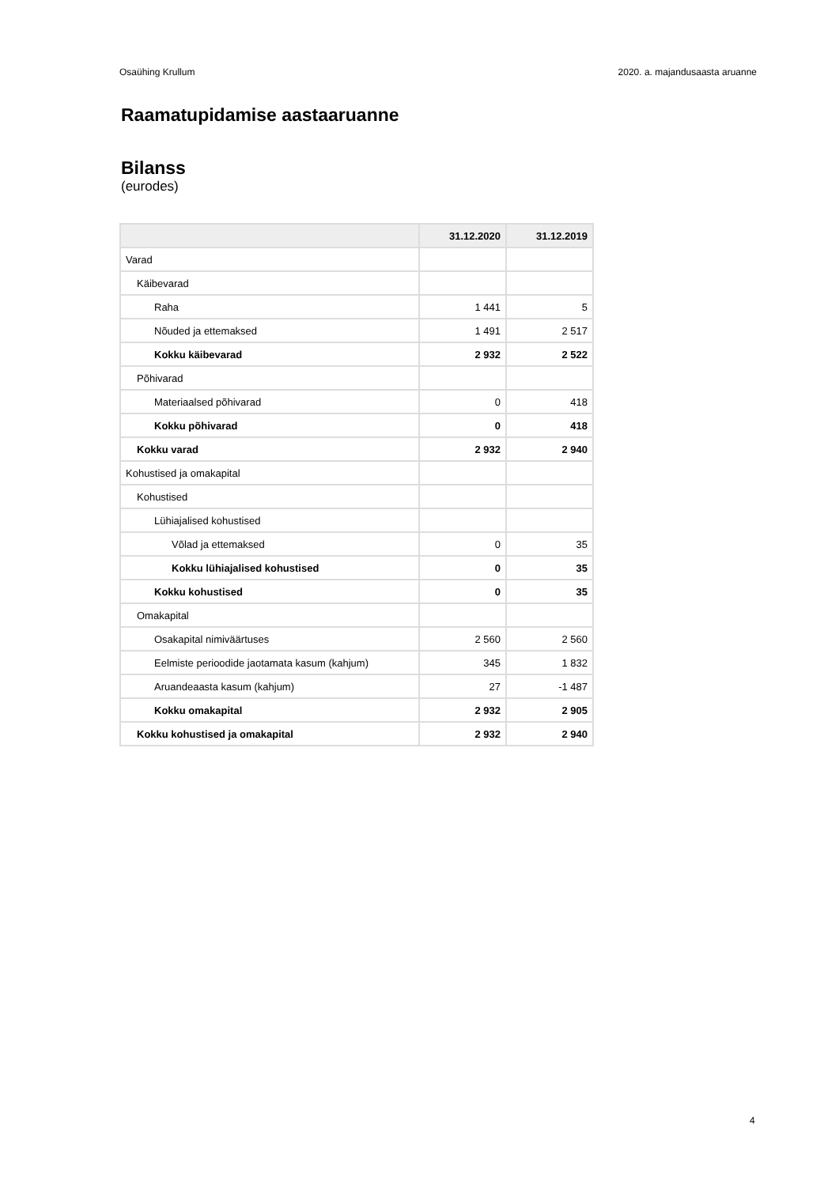Osaühing Krullum 2020. a. majandusaasta aruanne
Raamatupidamise aastaaruanne
Bilanss
(eurodes)
| | 31.12.2020 | 31.12.2019 |
| --- | --- | --- |
| Varad | | |
| Käibevarad | | |
| Raha | 1 441 | 5 |
| Nõuded ja ettemaksed | 1 491 | 2 517 |
| Kokku käibevarad | 2 932 | 2 522 |
| Põhivarad | | |
| Materiaalsed põhivarad | 0 | 418 |
| Kokku põhivarad | 0 | 418 |
| Kokku varad | 2 932 | 2 940 |
| Kohustised ja omakapital | | |
| Kohustised | | |
| Lühiajalised kohustised | | |
| Võlad ja ettemaksed | 0 | 35 |
| Kokku lühiajalised kohustised | 0 | 35 |
| Kokku kohustised | 0 | 35 |
| Omakapital | | |
| Osakapital nimiväärtuses | 2 560 | 2 560 |
| Eelmiste perioodide jaotamata kasum (kahjum) | 345 | 1 832 |
| Aruandeaasta kasum (kahjum) | 27 | -1 487 |
| Kokku omakapital | 2 932 | 2 905 |
| Kokku kohustised ja omakapital | 2 932 | 2 940 |
4